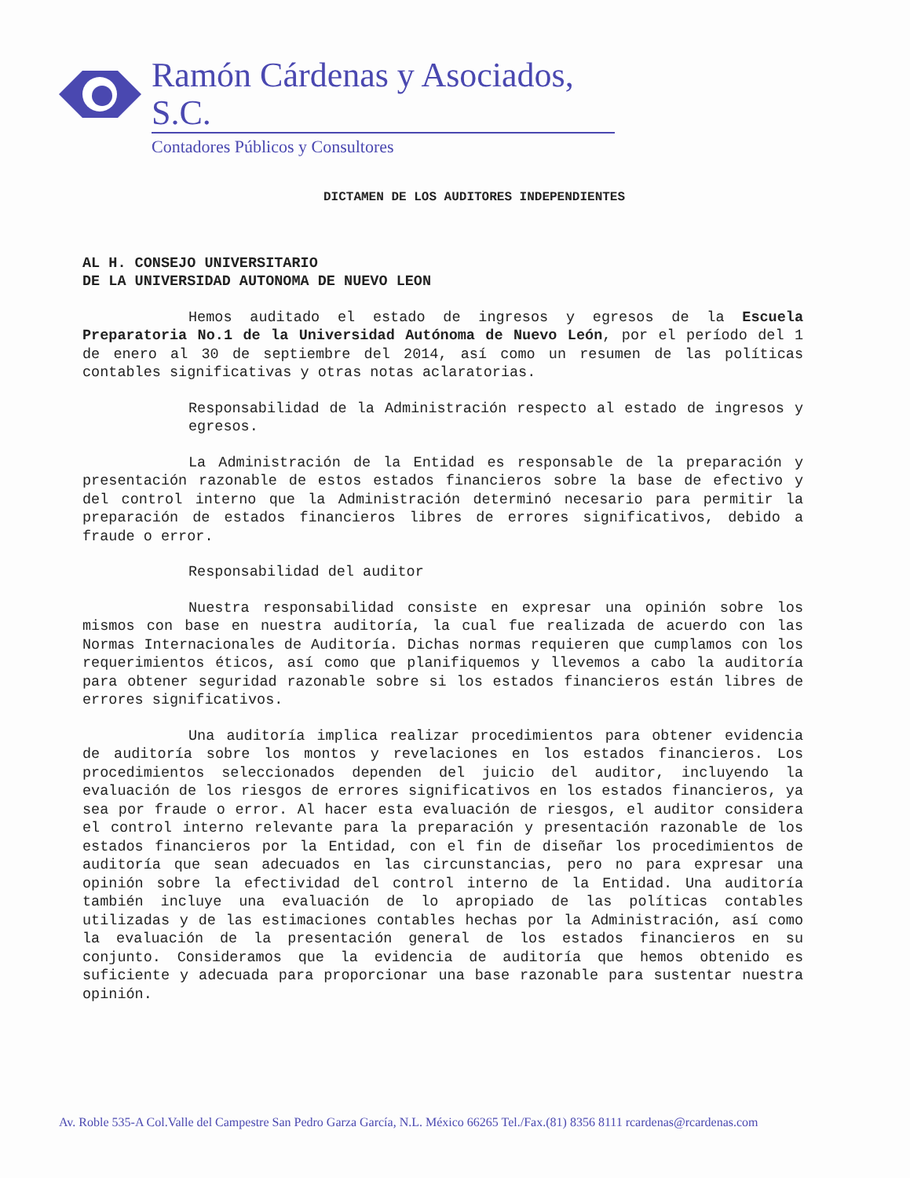Ramón Cárdenas y Asociados, S.C.
Contadores Públicos y Consultores
DICTAMEN DE LOS AUDITORES INDEPENDIENTES
AL H. CONSEJO UNIVERSITARIO
DE LA UNIVERSIDAD AUTONOMA DE NUEVO LEON
Hemos auditado el estado de ingresos y egresos de la Escuela Preparatoria No.1 de la Universidad Autónoma de Nuevo León, por el período del 1 de enero al 30 de septiembre del 2014, así como un resumen de las políticas contables significativas y otras notas aclaratorias.
Responsabilidad de la Administración respecto al estado de ingresos y egresos.
La Administración de la Entidad es responsable de la preparación y presentación razonable de estos estados financieros sobre la base de efectivo y del control interno que la Administración determinó necesario para permitir la preparación de estados financieros libres de errores significativos, debido a fraude o error.
Responsabilidad del auditor
Nuestra responsabilidad consiste en expresar una opinión sobre los mismos con base en nuestra auditoría, la cual fue realizada de acuerdo con las Normas Internacionales de Auditoría. Dichas normas requieren que cumplamos con los requerimientos éticos, así como que planifiquemos y llevemos a cabo la auditoría para obtener seguridad razonable sobre si los estados financieros están libres de errores significativos.
Una auditoría implica realizar procedimientos para obtener evidencia de auditoría sobre los montos y revelaciones en los estados financieros. Los procedimientos seleccionados dependen del juicio del auditor, incluyendo la evaluación de los riesgos de errores significativos en los estados financieros, ya sea por fraude o error. Al hacer esta evaluación de riesgos, el auditor considera el control interno relevante para la preparación y presentación razonable de los estados financieros por la Entidad, con el fin de diseñar los procedimientos de auditoría que sean adecuados en las circunstancias, pero no para expresar una opinión sobre la efectividad del control interno de la Entidad. Una auditoría también incluye una evaluación de lo apropiado de las políticas contables utilizadas y de las estimaciones contables hechas por la Administración, así como la evaluación de la presentación general de los estados financieros en su conjunto. Consideramos que la evidencia de auditoría que hemos obtenido es suficiente y adecuada para proporcionar una base razonable para sustentar nuestra opinión.
Av. Roble 535-A Col.Valle del Campestre San Pedro Garza García, N.L. México 66265 Tel./Fax.(81) 8356 8111 rcardenas@rcardenas.com